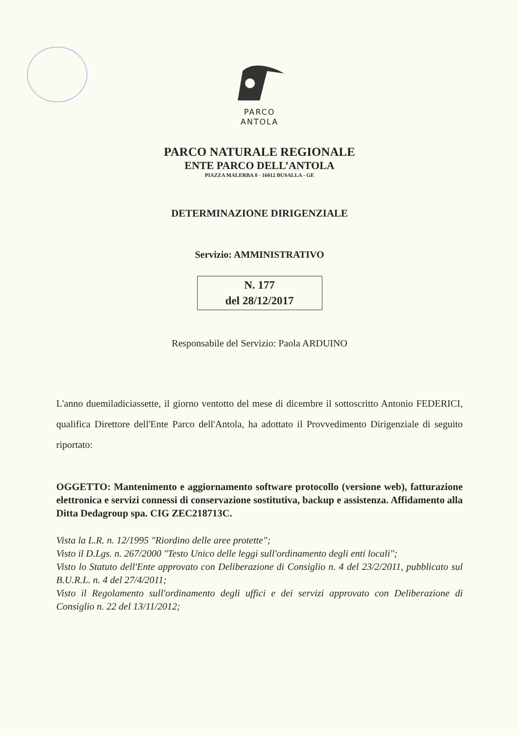PARCO
ANTOLA
PARCO NATURALE REGIONALE
ENTE PARCO DELL’ANTOLA
PIAZZA MALERBA 8 - 16012 BUSALLA - GE
DETERMINAZIONE DIRIGENZIALE
Servizio: AMMINISTRATIVO
N. 177
del 28/12/2017
Responsabile del Servizio: Paola ARDUINO
L'anno duemiladiciassette, il giorno ventotto del mese di dicembre il sottoscritto Antonio FEDERICI, qualifica Direttore dell'Ente Parco dell'Antola, ha adottato il Provvedimento Dirigenziale di seguito riportato:
OGGETTO: Mantenimento e aggiornamento software protocollo (versione web), fatturazione elettronica e servizi connessi di conservazione sostitutiva, backup e assistenza. Affidamento alla Ditta Dedagroup spa. CIG ZEC218713C.
Vista la L.R. n. 12/1995 "Riordino delle aree protette";
Visto il D.Lgs. n. 267/2000 "Testo Unico delle leggi sull'ordinamento degli enti locali";
Visto lo Statuto dell'Ente approvato con Deliberazione di Consiglio n. 4 del 23/2/2011, pubblicato sul B.U.R.L. n. 4 del 27/4/2011;
Visto il Regolamento sull'ordinamento degli uffici e dei servizi approvato con Deliberazione di Consiglio n. 22 del 13/11/2012;